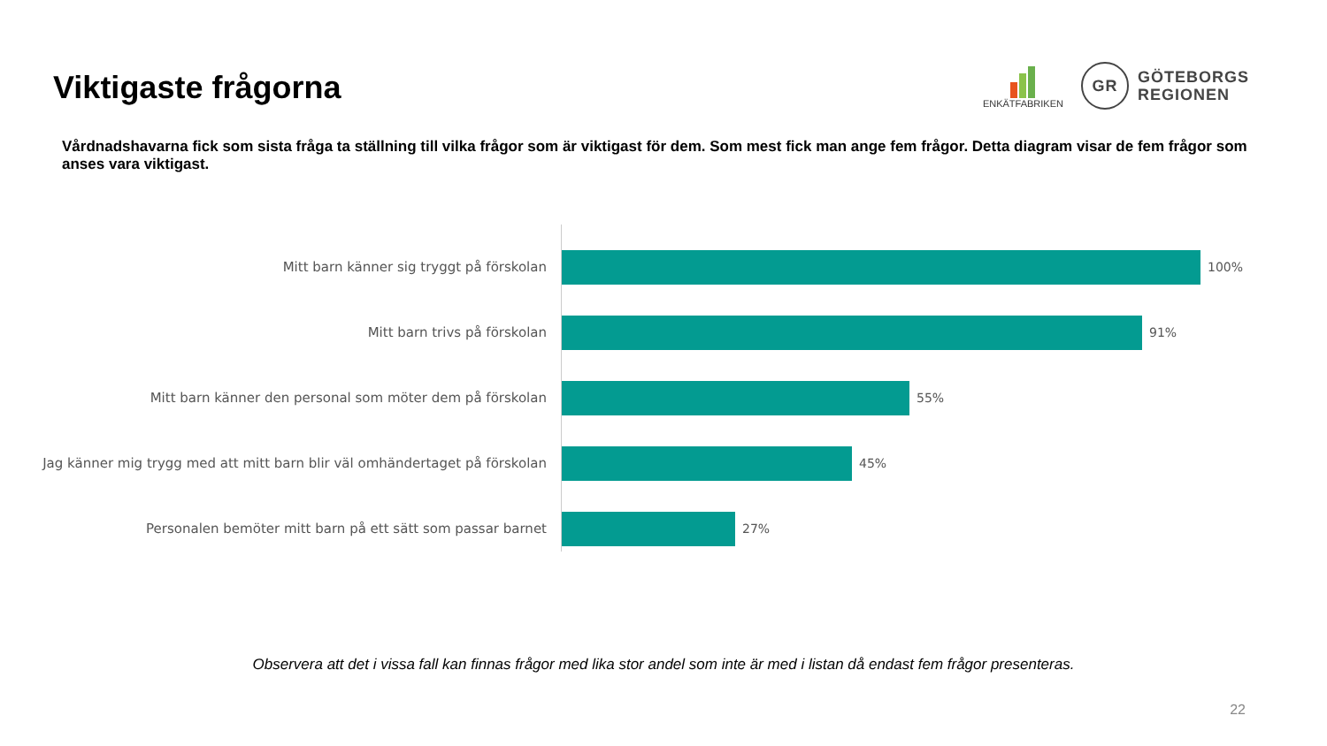Viktigaste frågorna
ENKÄTFABRIKEN
GR
GÖTEBORGS
REGIONEN
Vårdnadshavarna fick som sista fråga ta ställning till vilka frågor som är viktigast för dem. Som mest fick man ange fem frågor. Detta diagram visar de fem frågor som anses vara viktigast.
Mitt barn känner sig tryggt på förskolan 100%
Mitt barn trivs på förskolan 91%
Mitt barn känner den personal som möter dem på förskolan 55%
Jag känner mig trygg med att mitt barn blir väl omhändertaget på förskolan
45%
Personalen bemöter mitt barn på ett sätt som passar barnet 27%
Observera att det i vissa fall kan finnas frågor med lika stor andel som inte är med i listan då endast fem frågor presenteras.
22